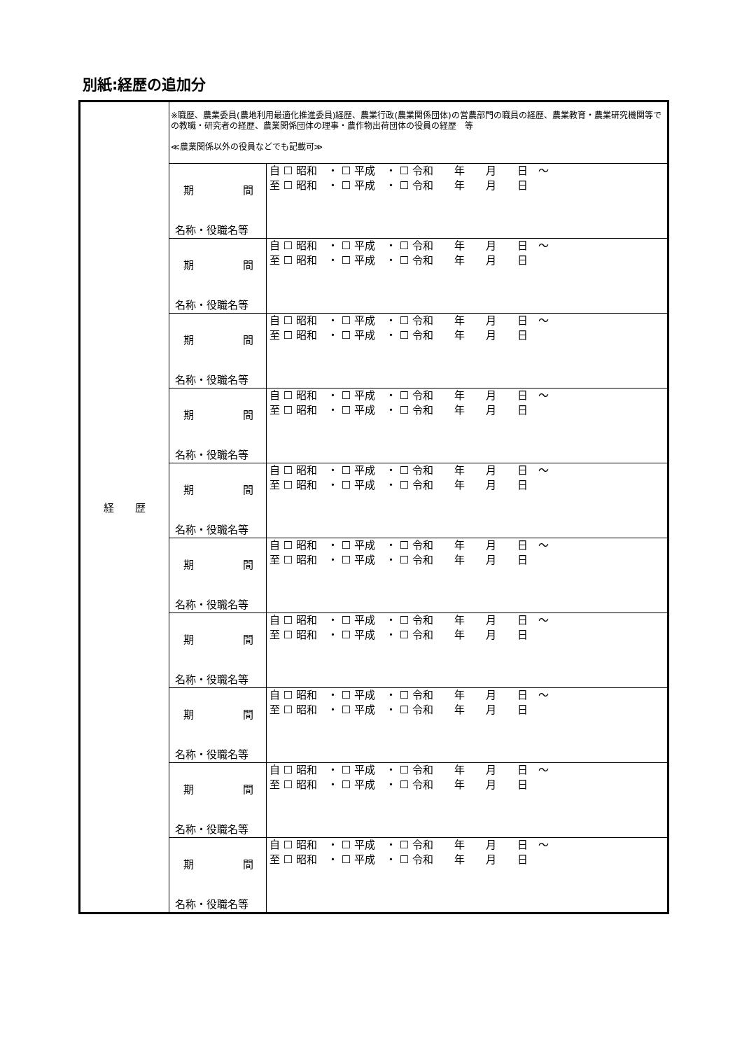別紙:経歴の追加分
| 経 歴 | ※職歴、農業委員(農地利用最適化推進委員)経歴、農業行政(農業関係団体)の営農部門の職員の経歴、農業教育・農業研究機関等での教職・研究者の経歴、農業関係団体の理事・農作物出荷団体の役員の経歴 等 ≪農業関係以外の役員などでも記載可≫ | |
| | 期 間 名称・役職名等 | 自 ☐ 昭和 ・ ☐ 平成 ・ ☐ 令和 年 月 日 ～ 至 ☐ 昭和 ・ ☐ 平成 ・ ☐ 令和 年 月 日 |
| | 期 間 名称・役職名等 | 自 ☐ 昭和 ・ ☐ 平成 ・ ☐ 令和 年 月 日 ～ 至 ☐ 昭和 ・ ☐ 平成 ・ ☐ 令和 年 月 日 |
| | 期 間 名称・役職名等 | 自 ☐ 昭和 ・ ☐ 平成 ・ ☐ 令和 年 月 日 ～ 至 ☐ 昭和 ・ ☐ 平成 ・ ☐ 令和 年 月 日 |
| | 期 間 名称・役職名等 | 自 ☐ 昭和 ・ ☐ 平成 ・ ☐ 令和 年 月 日 ～ 至 ☐ 昭和 ・ ☐ 平成 ・ ☐ 令和 年 月 日 |
| | 期 間 名称・役職名等 | 自 ☐ 昭和 ・ ☐ 平成 ・ ☐ 令和 年 月 日 ～ 至 ☐ 昭和 ・ ☐ 平成 ・ ☐ 令和 年 月 日 |
| | 期 間 名称・役職名等 | 自 ☐ 昭和 ・ ☐ 平成 ・ ☐ 令和 年 月 日 ～ 至 ☐ 昭和 ・ ☐ 平成 ・ ☐ 令和 年 月 日 |
| | 期 間 名称・役職名等 | 自 ☐ 昭和 ・ ☐ 平成 ・ ☐ 令和 年 月 日 ～ 至 ☐ 昭和 ・ ☐ 平成 ・ ☐ 令和 年 月 日 |
| | 期 間 名称・役職名等 | 自 ☐ 昭和 ・ ☐ 平成 ・ ☐ 令和 年 月 日 ～ 至 ☐ 昭和 ・ ☐ 平成 ・ ☐ 令和 年 月 日 |
| | 期 間 名称・役職名等 | 自 ☐ 昭和 ・ ☐ 平成 ・ ☐ 令和 年 月 日 ～ 至 ☐ 昭和 ・ ☐ 平成 ・ ☐ 令和 年 月 日 |
| | 期 間 名称・役職名等 | 自 ☐ 昭和 ・ ☐ 平成 ・ ☐ 令和 年 月 日 ～ 至 ☐ 昭和 ・ ☐ 平成 ・ ☐ 令和 年 月 日 |